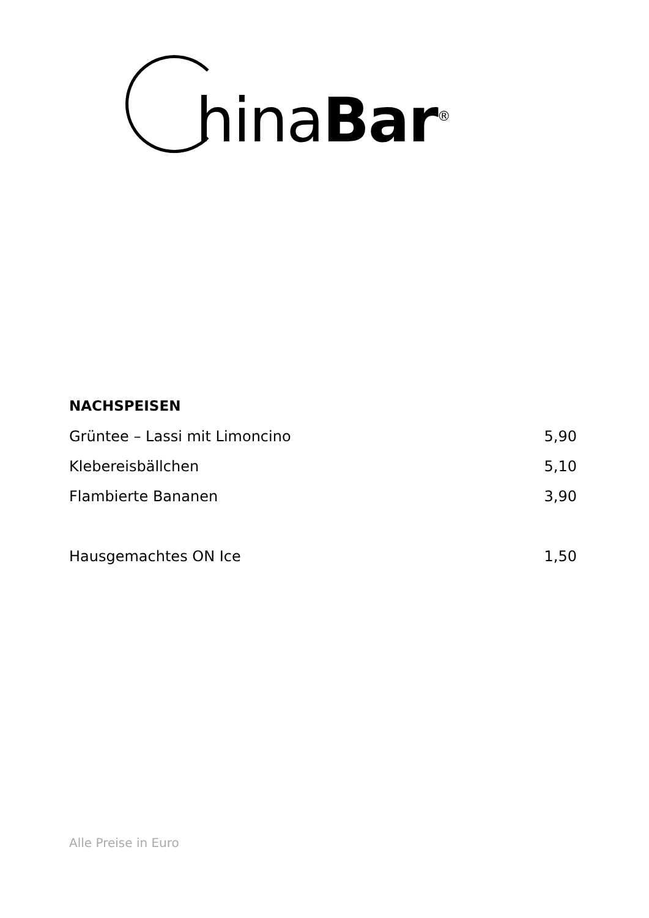hina Bar<sup>®</sup>
NACHSPEISEN
| Grüntee – Lassi mit Limoncino | 5,90 |
| Klebereisbällchen | 5,10 |
| Flambierte Bananen | 3,90 |
| Hausgemachtes ON Ice | 1,50 |
Alle Preise in Euro